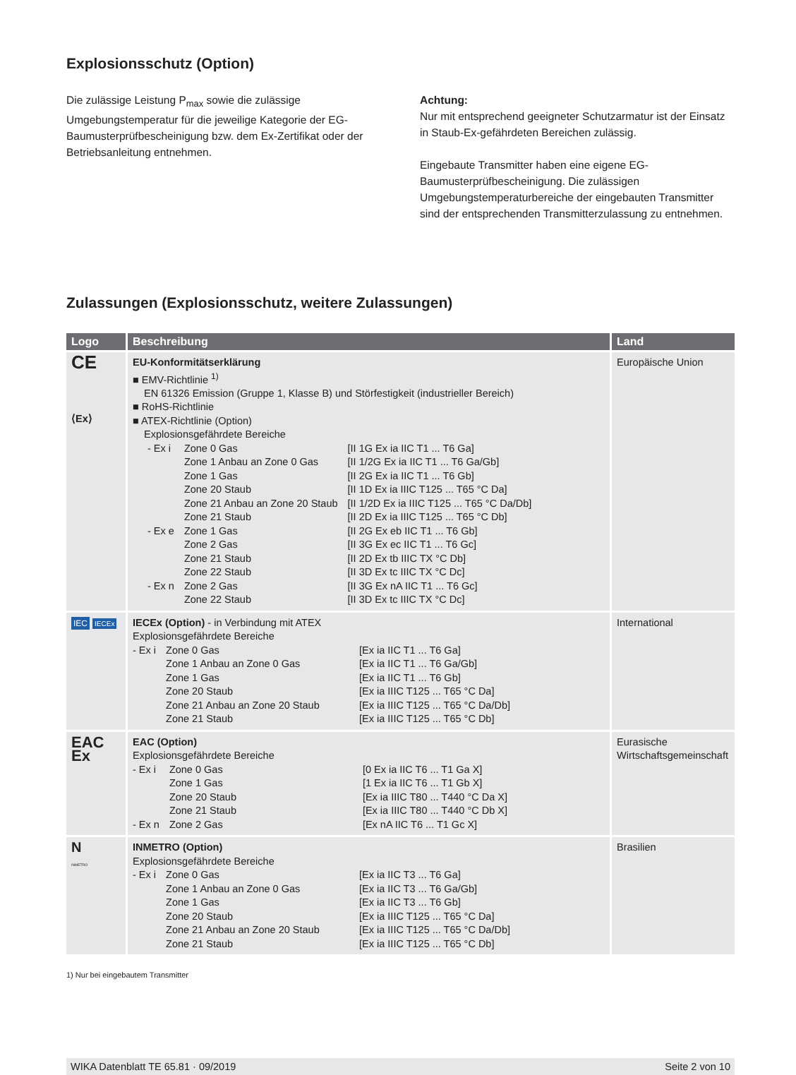Explosionsschutz (Option)
Die zulässige Leistung P<sub>max</sub> sowie die zulässige Umgebungstemperatur für die jeweilige Kategorie der EG-Baumusterprüfbescheinigung bzw. dem Ex-Zertifikat oder der Betriebsanleitung entnehmen.
Achtung:
Nur mit entsprechend geeigneter Schutzarmatur ist der Einsatz in Staub-Ex-gefährdeten Bereichen zulässig.
Eingebaute Transmitter haben eine eigene EG-Baumusterprüfbescheinigung. Die zulässigen Umgebungstemperaturbereiche der eingebauten Transmitter sind der entsprechenden Transmitterzulassung zu entnehmen.
Zulassungen (Explosionsschutz, weitere Zulassungen)
| Logo | Beschreibung | Land |
| --- | --- | --- |
| CE ⟨Ex⟩ | EU-Konformitätserklärung ■ EMV-Richtlinie <sup>1)</sup> EN 61326 Emission (Gruppe 1, Klasse B) und Störfestigkeit (industrieller Bereich) ■ RoHS-Richtlinie ■ ATEX-Richtlinie (Option) Explosionsgefährdete Bereiche / - Ex i / Zone 0 Gas / [II 1G Ex ia IIC T1 ... T6 Ga] / / / Zone 1 Anbau an Zone 0 Gas / [II 1/2G Ex ia IIC T1 ... T6 Ga/Gb] / / / Zone 1 Gas / [II 2G Ex ia IIC T1 ... T6 Gb] / / / Zone 20 Staub / [II 1D Ex ia IIIC T125 ... T65 °C Da] / / / Zone 21 Anbau an Zone 20 Staub / [II 1/2D Ex ia IIIC T125 ... T65 °C Da/Db] / / / Zone 21 Staub / [II 2D Ex ia IIIC T125 ... T65 °C Db] / / - Ex e / Zone 1 Gas / [II 2G Ex eb IIC T1 ... T6 Gb] / / / Zone 2 Gas / [II 3G Ex ec IIC T1 ... T6 Gc] / / / Zone 21 Staub / [II 2D Ex tb IIIC TX °C Db] / / / Zone 22 Staub / [II 3D Ex tc IIIC TX °C Dc] / / - Ex n / Zone 2 Gas / [II 3G Ex nA IIC T1 ... T6 Gc] / / / Zone 22 Staub / [II 3D Ex tc IIIC TX °C Dc] / | Europäische Union |
| IEC IECEx | IECEx (Option) - in Verbindung mit ATEX Explosionsgefährdete Bereiche / - Ex i / Zone 0 Gas / [Ex ia IIC T1 ... T6 Ga] / / / Zone 1 Anbau an Zone 0 Gas / [Ex ia IIC T1 ... T6 Ga/Gb] / / / Zone 1 Gas / [Ex ia IIC T1 ... T6 Gb] / / / Zone 20 Staub / [Ex ia IIIC T125 ... T65 °C Da] / / / Zone 21 Anbau an Zone 20 Staub / [Ex ia IIIC T125 ... T65 °C Da/Db] / / / Zone 21 Staub / [Ex ia IIIC T125 ... T65 °C Db] / | International |
| EAC Ex | EAC (Option) Explosionsgefährdete Bereiche / - Ex i / Zone 0 Gas / [0 Ex ia IIC T6 ... T1 Ga X] / / / Zone 1 Gas / [1 Ex ia IIC T6 ... T1 Gb X] / / / Zone 20 Staub / [Ex ia IIIC T80 ... T440 °C Da X] / / / Zone 21 Staub / [Ex ia IIIC T80 ... T440 °C Db X] / / - Ex n / Zone 2 Gas / [Ex nA IIC T6 ... T1 Gc X] / | Eurasische Wirtschaftsgemeinschaft |
| N INMETRO | INMETRO (Option) Explosionsgefährdete Bereiche / - Ex i / Zone 0 Gas / [Ex ia IIC T3 ... T6 Ga] / / / Zone 1 Anbau an Zone 0 Gas / [Ex ia IIC T3 ... T6 Ga/Gb] / / / Zone 1 Gas / [Ex ia IIC T3 ... T6 Gb] / / / Zone 20 Staub / [Ex ia IIIC T125 ... T65 °C Da] / / / Zone 21 Anbau an Zone 20 Staub / [Ex ia IIIC T125 ... T65 °C Da/Db] / / / Zone 21 Staub / [Ex ia IIIC T125 ... T65 °C Db] / | Brasilien |
1) Nur bei eingebautem Transmitter
WIKA Datenblatt TE 65.81 · 09/2019 Seite 2 von 10